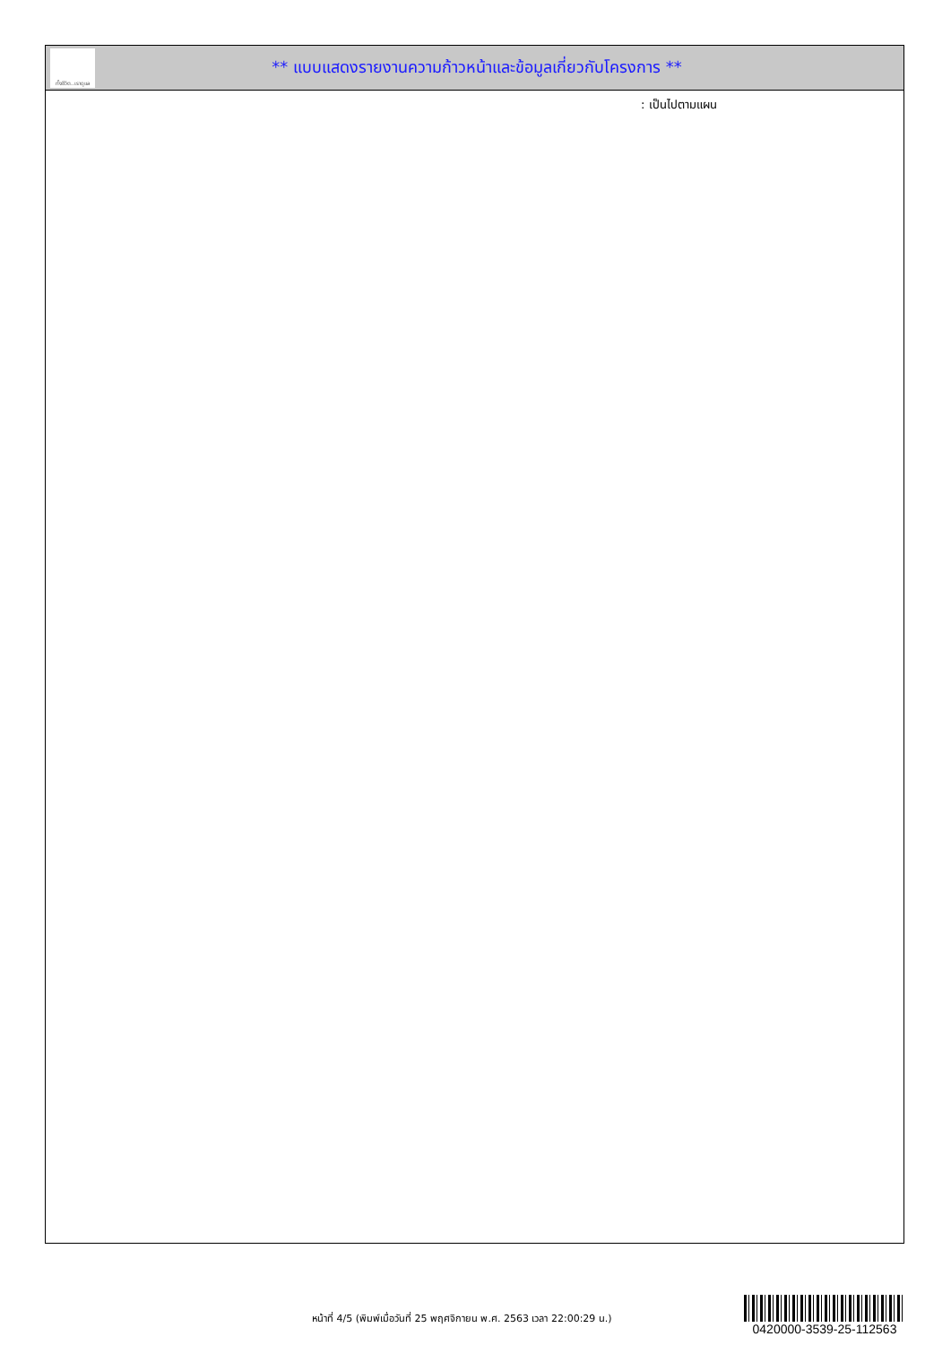ทั้งชีวิต..เราดูแล
** แบบแสดงรายงานความก้าวหน้าและข้อมูลเกี่ยวกับโครงการ **
: เป็นไปตามแผน
หน้าที่ 4/5 (พิมพ์เมื่อวันที่ 25 พฤศจิกายน พ.ศ. 2563 เวลา 22:00:29 น.)
0420000-3539-25-112563